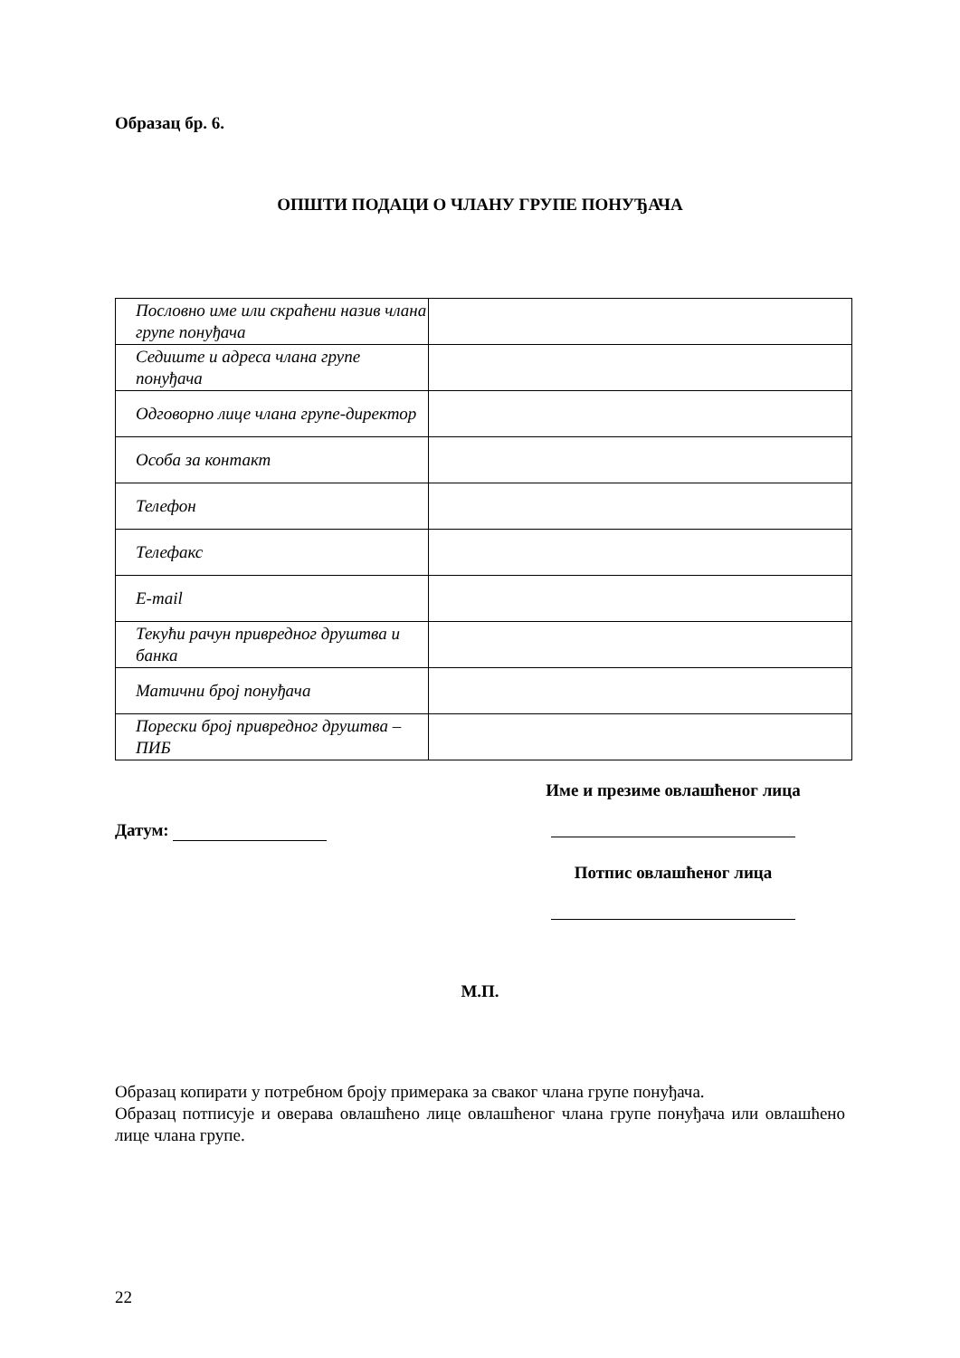Образац бр. 6.
ОПШТИ ПОДАЦИ О ЧЛАНУ ГРУПЕ ПОНУЂАЧА
| Пословно име или скраћени назив члана групе понуђача | |
| Седиште и адреса члана групе понуђача | |
| Одговорно лице члана групе-директор | |
| Особа за контакт | |
| Телефон | |
| Телефакс | |
| E-mail | |
| Текући рачун привредног друштва и банка | |
| Матични број понуђача | |
| Порески број привредног друштва – ПИБ | |
Датум:
Име и презиме овлашћеног лица
Потпис овлашћеног лица
М.П.
Образац копирати у потребном броју примерака за сваког члана групе понуђача.
Образац потписује и оверава овлашћено лице овлашћеног члана групе понуђача или овлашћено лице члана групе.
22